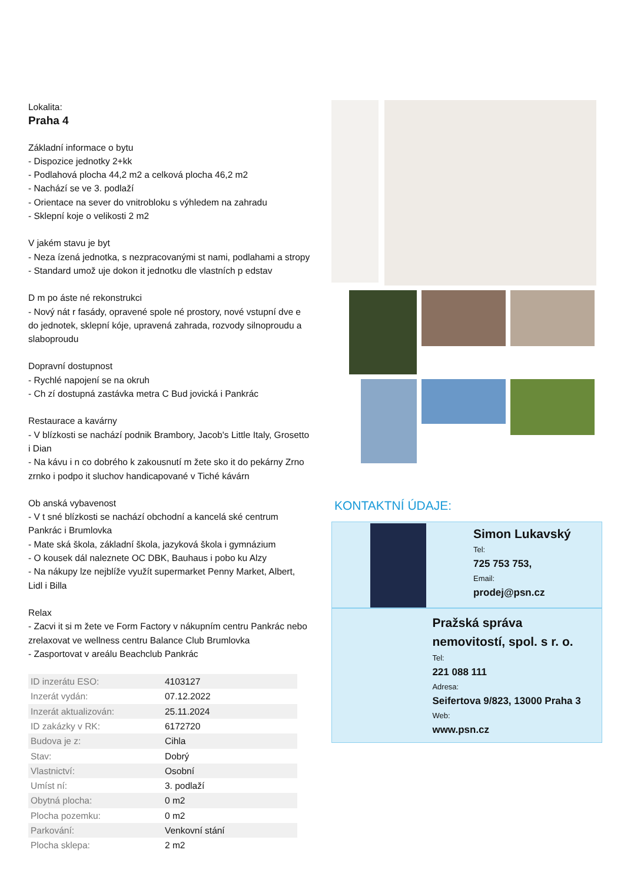Lokalita:
Praha 4
Základní informace o bytu
- Dispozice jednotky 2+kk
- Podlahová plocha 44,2 m2 a celková plocha 46,2 m2
- Nachází se ve 3. podlaží
- Orientace na sever do vnitrobloku s výhledem na zahradu
- Sklepní koje o velikosti 2 m2
V jakém stavu je byt
- Neza ízená jednotka, s nezpracovanými st nami, podlahami a stropy
- Standard umož uje dokon it jednotku dle vlastních p edstav
D m po áste né rekonstrukci
- Nový nát r fasády, opravené spole né prostory, nové vstupní dve e do jednotek, sklepní kóje, upravená zahrada, rozvody silnoproudu a slaboproudu
Dopravní dostupnost
- Rychlé napojení se na okruh
- Ch zí dostupná zastávka metra C Bud jovická i Pankrác
Restaurace a kavárny
- V blízkosti se nachází podnik Brambory, Jacob's Little Italy, Grosetto i Dian
- Na kávu i n co dobrého k zakousnutí m žete sko it do pekárny Zrno zrnko i podpo it sluchov handicapované v Tiché kávárn
Ob anská vybavenost
- V t sné blízkosti se nachází obchodní a kancelá ské centrum Pankrác i Brumlovka
- Mate ská škola, základní škola, jazyková škola i gymnázium
- O kousek dál naleznete OC DBK, Bauhaus i pobo ku Alzy
- Na nákupy lze nejblíže využít supermarket Penny Market, Albert, Lidl i Billa
Relax
- Zacvi it si m žete ve Form Factory v nákupním centru Pankrác nebo zrelaxovat ve wellness centru Balance Club Brumlovka
- Zasportovat v areálu Beachclub Pankrác
| ID inzerátu ESO: | 4103127 |
| Inzerát vydán: | 07.12.2022 |
| Inzerát aktualizován: | 25.11.2024 |
| ID zakázky v RK: | 6172720 |
| Budova je z: | Cihla |
| Stav: | Dobrý |
| Vlastnictví: | Osobní |
| Umíst ní: | 3. podlaží |
| Obytná plocha: | 0 m2 |
| Plocha pozemku: | 0 m2 |
| Parkování: | Venkovní stání |
| Plocha sklepa: | 2 m2 |
KONTAKTNÍ ÚDAJE:
Simon Lukavský
Tel:
725 753 753,
Email:
prodej@psn.cz
Pražská správa nemovitostí, spol. s r. o.
Tel:
221 088 111
Adresa:
Seifertova 9/823, 13000 Praha 3
Web:
www.psn.cz